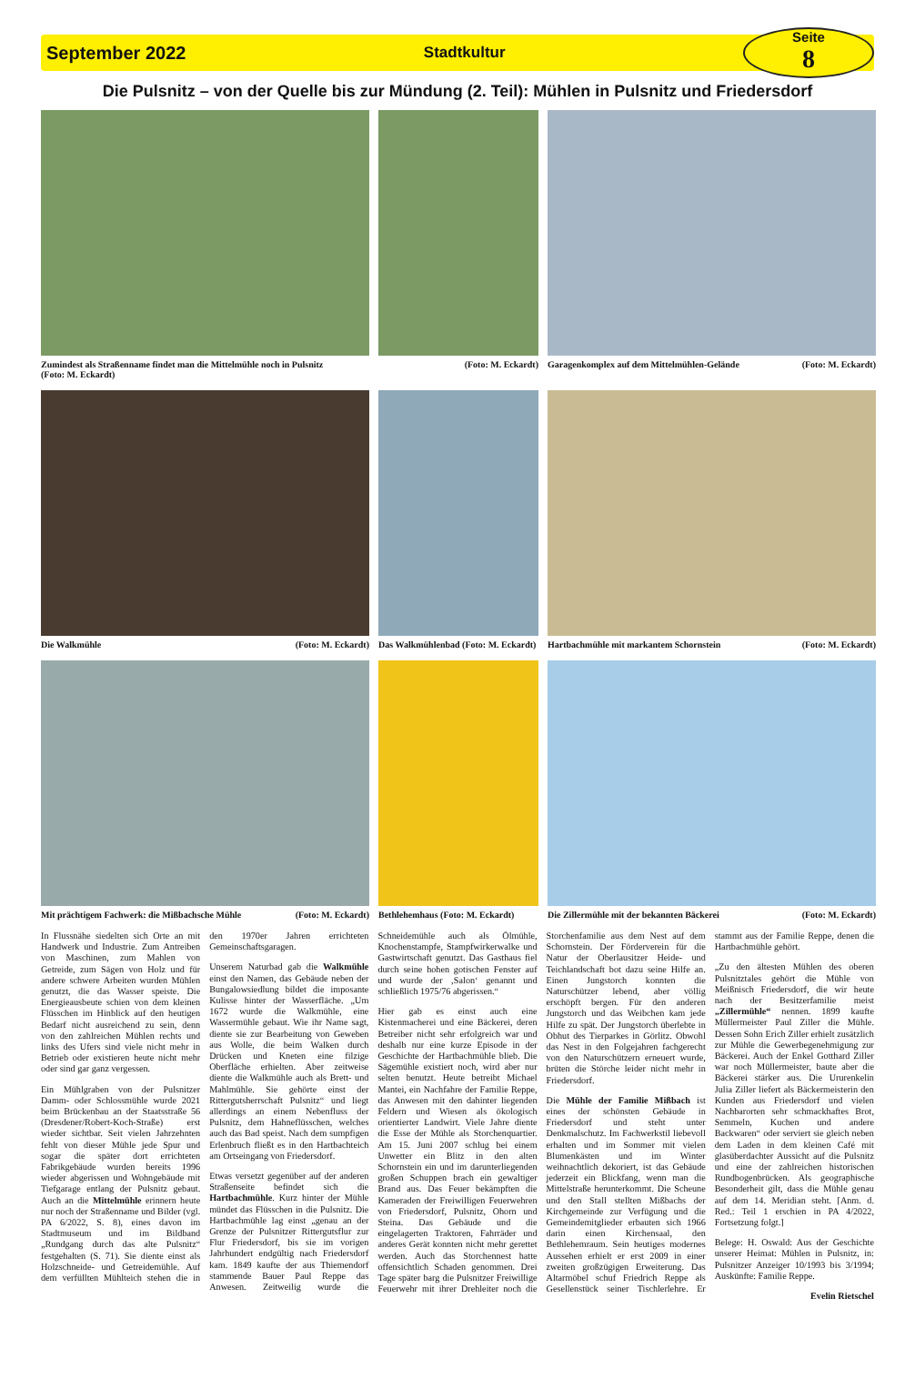September 2022 Stadtkultur
Seite
8
Die Pulsnitz – von der Quelle bis zur Mündung (2. Teil): Mühlen in Pulsnitz und Friedersdorf
Zumindest als Straßenname findet man die Mittelmühle noch in Pulsnitz
(Foto: M. Eckardt)
(Foto: M. Eckardt)
Garagenkomplex auf dem Mittelmühlen-Gelände (Foto: M. Eckardt)
Die Walkmühle (Foto: M. Eckardt)
Das Walkmühlenbad (Foto: M. Eckardt)
Hartbachmühle mit markantem Schornstein (Foto: M. Eckardt)
Mit prächtigem Fachwerk: die Mißbachsche Mühle (Foto: M. Eckardt)
Bethlehemhaus (Foto: M. Eckardt)
Die Zillermühle mit der bekannten Bäckerei (Foto: M. Eckardt)
In Flussnähe siedelten sich Orte an mit Handwerk und Industrie. Zum Antreiben von Maschinen, zum Mahlen von Getreide, zum Sägen von Holz und für andere schwere Arbeiten wurden Mühlen genutzt, die das Wasser speiste. Die Energieausbeute schien von dem kleinen Flüsschen im Hinblick auf den heutigen Bedarf nicht ausreichend zu sein, denn von den zahlreichen Mühlen rechts und links des Ufers sind viele nicht mehr in Betrieb oder existieren heute nicht mehr oder sind gar ganz vergessen.
Ein Mühlgraben von der Pulsnitzer Damm- oder Schlossmühle wurde 2021 beim Brückenbau an der Staatsstraße 56 (Dresdener/Robert-Koch-Straße) erst wieder sichtbar. Seit vielen Jahrzehnten fehlt von dieser Mühle jede Spur und sogar die später dort errichteten Fabrikgebäude wurden bereits 1996 wieder abgerissen und Wohngebäude mit Tiefgarage entlang der Pulsnitz gebaut. Auch an die Mittelmühle erinnern heute nur noch der Straßenname und Bilder (vgl. PA 6/2022, S. 8), eines davon im Stadtmuseum und im Bildband „Rundgang durch das alte Pulsnitz“ festgehalten (S. 71). Sie diente einst als Holzschneide- und Getreidemühle. Auf dem verfüllten Mühlteich stehen die in den 1970er Jahren errichteten Gemeinschaftsgaragen.
Unserem Naturbad gab die Walkmühle einst den Namen, das Gebäude neben der Bungalowsiedlung bildet die imposante Kulisse hinter der Wasserfläche. „Um 1672 wurde die Walkmühle, eine Wassermühle gebaut. Wie ihr Name sagt, diente sie zur Bearbeitung von Geweben aus Wolle, die beim Walken durch Drücken und Kneten eine filzige Oberfläche erhielten. Aber zeitweise diente die Walkmühle auch als Brett- und Mahlmühle. Sie gehörte einst der Rittergutsherrschaft Pulsnitz“ und liegt allerdings an einem Nebenfluss der Pulsnitz, dem Hahneflüsschen, welches auch das Bad speist. Nach dem sumpfigen Erlenbruch fließt es in den Hartbachteich am Ortseingang von Friedersdorf.
Etwas versetzt gegenüber auf der anderen Straßenseite befindet sich die Hartbachmühle. Kurz hinter der Mühle mündet das Flüsschen in die Pulsnitz. Die Hartbachmühle lag einst „genau an der Grenze der Pulsnitzer Rittergutsflur zur Flur Friedersdorf, bis sie im vorigen Jahrhundert endgültig nach Friedersdorf kam. 1849 kaufte der aus Thiemendorf stammende Bauer Paul Reppe das Anwesen. Zeitweilig wurde die Schneidemühle auch als Ölmühle, Knochenstampfe, Stampfwirkerwalke und Gastwirtschaft genutzt. Das Gasthaus fiel durch seine hohen gotischen Fenster auf und wurde der ‚Salon‘ genannt und schließlich 1975/76 abgerissen.“
Hier gab es einst auch eine Kistenmacherei und eine Bäckerei, deren Betreiber nicht sehr erfolgreich war und deshalb nur eine kurze Episode in der Geschichte der Hartbachmühle blieb. Die Sägemühle existiert noch, wird aber nur selten benutzt. Heute betreibt Michael Mantei, ein Nachfahre der Familie Reppe, das Anwesen mit den dahinter liegenden Feldern und Wiesen als ökologisch orientierter Landwirt. Viele Jahre diente die Esse der Mühle als Storchenquartier. Am 15. Juni 2007 schlug bei einem Unwetter ein Blitz in den alten Schornstein ein und im darunterliegenden großen Schuppen brach ein gewaltiger Brand aus. Das Feuer bekämpften die Kameraden der Freiwilligen Feuerwehren von Friedersdorf, Pulsnitz, Ohorn und Steina. Das Gebäude und die eingelagerten Traktoren, Fahrräder und anderes Gerät konnten nicht mehr gerettet werden. Auch das Storchennest hatte offensichtlich Schaden genommen. Drei Tage später barg die Pulsnitzer Freiwillige Feuerwehr mit ihrer Drehleiter noch die Storchenfamilie aus dem Nest auf dem Schornstein. Der Förderverein für die Natur der Oberlausitzer Heide- und Teichlandschaft bot dazu seine Hilfe an. Einen Jungstorch konnten die Naturschützer lebend, aber völlig erschöpft bergen. Für den anderen Jungstorch und das Weibchen kam jede Hilfe zu spät. Der Jungstorch überlebte in Obhut des Tierparkes in Görlitz. Obwohl das Nest in den Folgejahren fachgerecht von den Naturschützern erneuert wurde, brüten die Störche leider nicht mehr in Friedersdorf.
Die Mühle der Familie Mißbach ist eines der schönsten Gebäude in Friedersdorf und steht unter Denkmalschutz. Im Fachwerkstil liebevoll erhalten und im Sommer mit vielen Blumenkästen und im Winter weihnachtlich dekoriert, ist das Gebäude jederzeit ein Blickfang, wenn man die Mittelstraße herunterkommt. Die Scheune und den Stall stellten Mißbachs der Kirchgemeinde zur Verfügung und die Gemeindemitglieder erbauten sich 1966 darin einen Kirchensaal, den Bethlehemraum. Sein heutiges modernes Aussehen erhielt er erst 2009 in einer zweiten großzügigen Erweiterung. Das Altarmöbel schuf Friedrich Reppe als Gesellenstück seiner Tischlerlehre. Er stammt aus der Familie Reppe, denen die Hartbachmühle gehört.
„Zu den ältesten Mühlen des oberen Pulsnitztales gehört die Mühle von Meißnisch Friedersdorf, die wir heute nach der Besitzerfamilie meist „Zillermühle“ nennen. 1899 kaufte Müllermeister Paul Ziller die Mühle. Dessen Sohn Erich Ziller erhielt zusätzlich zur Mühle die Gewerbegenehmigung zur Bäckerei. Auch der Enkel Gotthard Ziller war noch Müllermeister, baute aber die Bäckerei stärker aus. Die Ururenkelin Julia Ziller liefert als Bäckermeisterin den Kunden aus Friedersdorf und vielen Nachbarorten sehr schmackhaftes Brot, Semmeln, Kuchen und andere Backwaren“ oder serviert sie gleich neben dem Laden in dem kleinen Café mit glasüberdachter Aussicht auf die Pulsnitz und eine der zahlreichen historischen Rundbogenbrücken. Als geographische Besonderheit gilt, dass die Mühle genau auf dem 14. Meridian steht. [Anm. d. Red.: Teil 1 erschien in PA 4/2022, Fortsetzung folgt.]
Belege: H. Oswald: Aus der Geschichte unserer Heimat: Mühlen in Pulsnitz, in: Pulsnitzer Anzeiger 10/1993 bis 3/1994; Auskünfte: Familie Reppe.
Evelin Rietschel